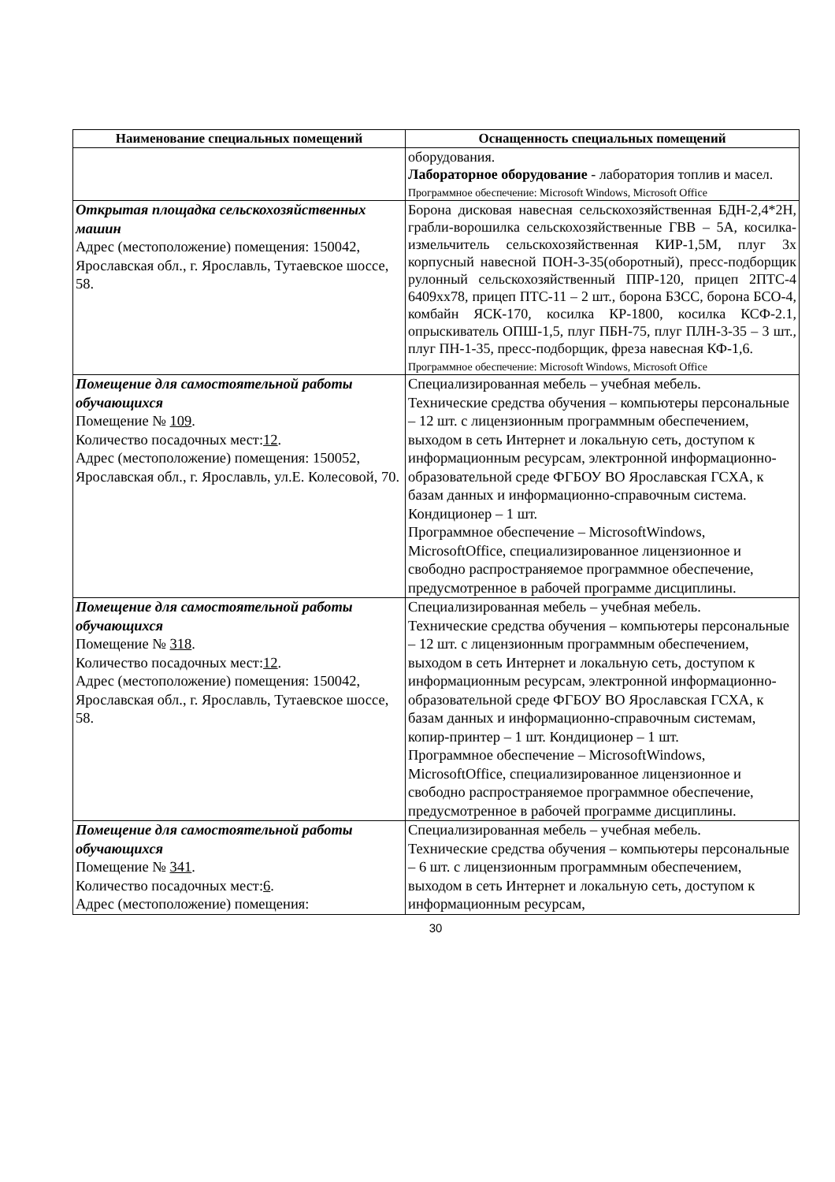| Наименование специальных помещений | Оснащенность специальных помещений |
| --- | --- |
| | оборудования. Лабораторное оборудование - лаборатория топлив и масел. Программное обеспечение: Microsoft Windows, Microsoft Office |
| Открытая площадка сельскохозяйственных машин Адрес (местоположение) помещения: 150042, Ярославская обл., г. Ярославль, Тутаевское шоссе, 58. | Борона дисковая навесная сельскохозяйственная БДН-2,4*2Н, грабли-ворошилка сельскохозяйственные ГВВ – 5А, косилка-измельчитель сельскохозяйственная КИР-1,5М, плуг 3х корпусный навесной ПОН-3-35(оборотный), пресс-подборщик рулонный сельскохозяйственный ППР-120, прицеп 2ПТС-4 6409хх78, прицеп ПТС-11 – 2 шт., борона БЗСС, борона БСО-4, комбайн ЯСК-170, косилка КР-1800, косилка КСФ-2.1, опрыскиватель ОПШ-1,5, плуг ПБН-75, плуг ПЛН-3-35 – 3 шт., плуг ПН-1-35, пресс-подборщик, фреза навесная КФ-1,6. Программное обеспечение: Microsoft Windows, Microsoft Office |
| Помещение для самостоятельной работы обучающихся Помещение № 109 . Количество посадочных мест: 12 . Адрес (местоположение) помещения: 150052, Ярославская обл., г. Ярославль, ул.Е. Колесовой, 70. | Специализированная мебель – учебная мебель. Технические средства обучения – компьютеры персональные – 12 шт. с лицензионным программным обеспечением, выходом в сеть Интернет и локальную сеть, доступом к информационным ресурсам, электронной информационно-образовательной среде ФГБОУ ВО Ярославская ГСХА, к базам данных и информационно-справочным система. Кондиционер – 1 шт. Программное обеспечение – MicrosoftWindows, MicrosoftOffice, специализированное лицензионное и свободно распространяемое программное обеспечение, предусмотренное в рабочей программе дисциплины. |
| Помещение для самостоятельной работы обучающихся Помещение № 318 . Количество посадочных мест: 12 . Адрес (местоположение) помещения: 150042, Ярославская обл., г. Ярославль, Тутаевское шоссе, 58. | Специализированная мебель – учебная мебель. Технические средства обучения – компьютеры персональные – 12 шт. с лицензионным программным обеспечением, выходом в сеть Интернет и локальную сеть, доступом к информационным ресурсам, электронной информационно-образовательной среде ФГБОУ ВО Ярославская ГСХА, к базам данных и информационно-справочным системам, копир-принтер – 1 шт. Кондиционер – 1 шт. Программное обеспечение – MicrosoftWindows, MicrosoftOffice, специализированное лицензионное и свободно распространяемое программное обеспечение, предусмотренное в рабочей программе дисциплины. |
| Помещение для самостоятельной работы обучающихся Помещение № 341 . Количество посадочных мест: 6 . Адрес (местоположение) помещения: | Специализированная мебель – учебная мебель. Технические средства обучения – компьютеры персональные – 6 шт. с лицензионным программным обеспечением, выходом в сеть Интернет и локальную сеть, доступом к информационным ресурсам, |
30